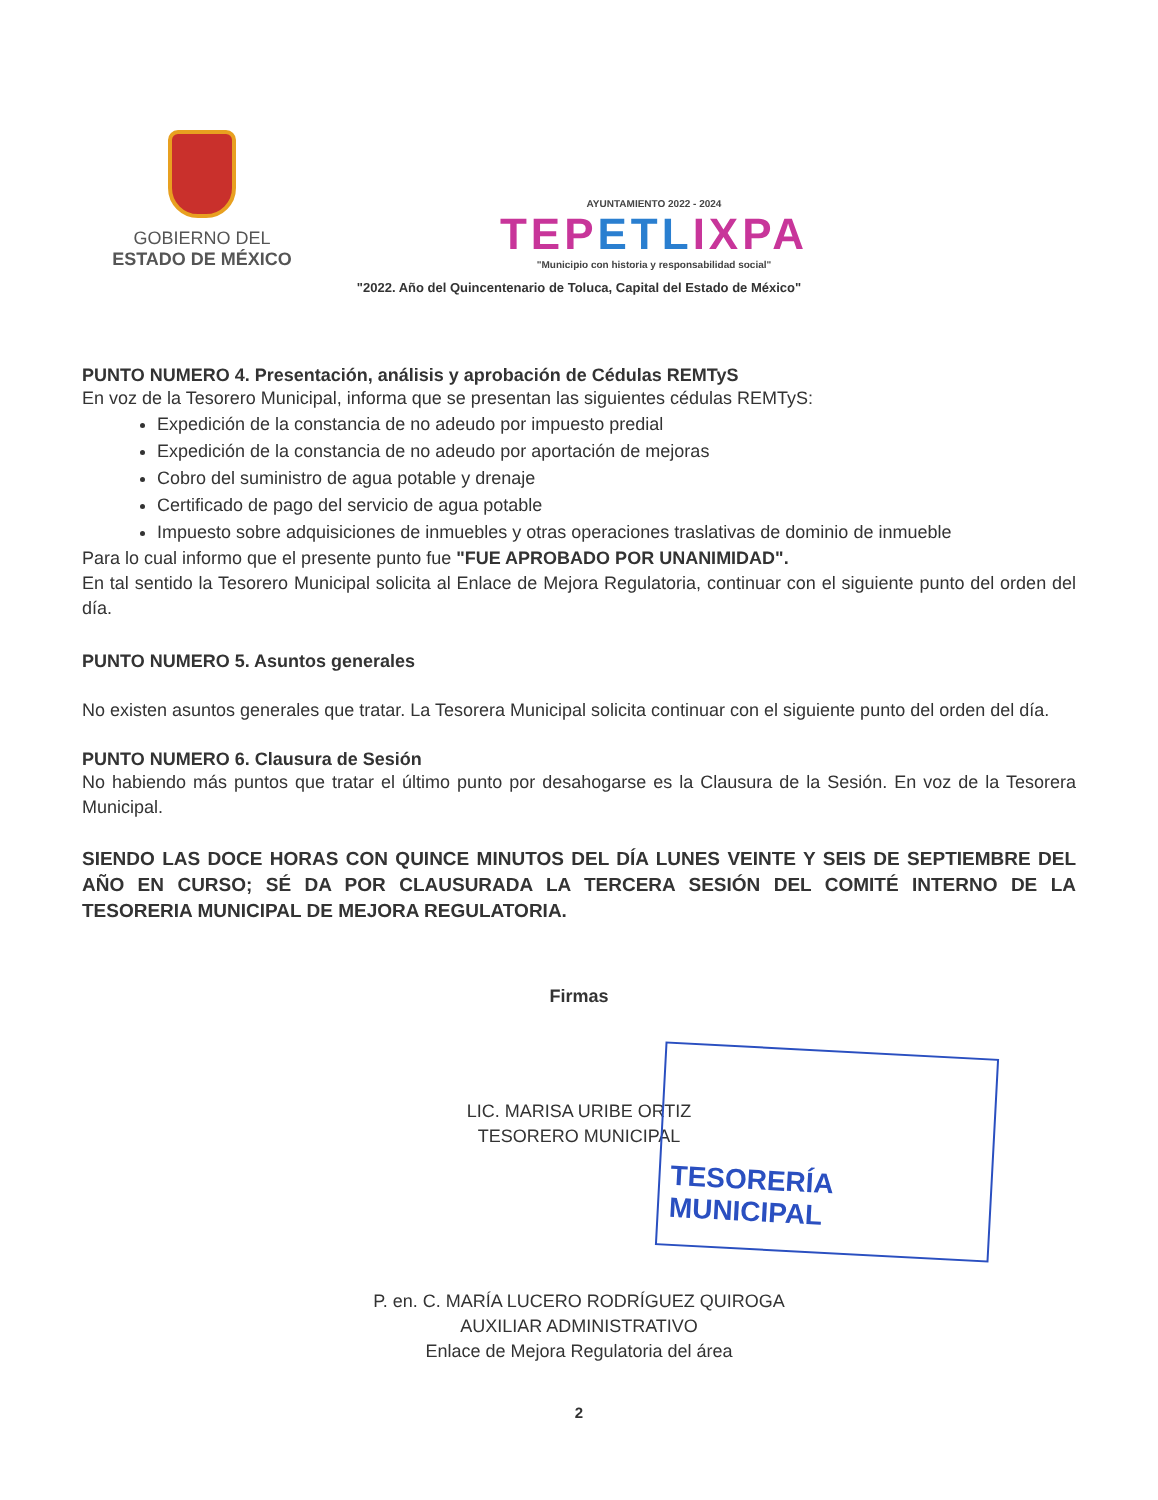GOBIERNO DEL
ESTADO DE MÉXICO
AYUNTAMIENTO 2022 - 2024
TEPETLIXPA
"Municipio con historia y responsabilidad social"
"2022. Año del Quincentenario de Toluca, Capital del Estado de México"
PUNTO NUMERO 4. Presentación, análisis y aprobación de Cédulas REMTyS
En voz de la Tesorero Municipal, informa que se presentan las siguientes cédulas REMTyS:
Expedición de la constancia de no adeudo por impuesto predial
Expedición de la constancia de no adeudo por aportación de mejoras
Cobro del suministro de agua potable y drenaje
Certificado de pago del servicio de agua potable
Impuesto sobre adquisiciones de inmuebles y otras operaciones traslativas de dominio de inmueble
Para lo cual informo que el presente punto fue "FUE APROBADO POR UNANIMIDAD".
En tal sentido la Tesorero Municipal solicita al Enlace de Mejora Regulatoria, continuar con el siguiente punto del orden del día.
PUNTO NUMERO 5. Asuntos generales
No existen asuntos generales que tratar. La Tesorera Municipal solicita continuar con el siguiente punto del orden del día.
PUNTO NUMERO 6. Clausura de Sesión
No habiendo más puntos que tratar el último punto por desahogarse es la Clausura de la Sesión. En voz de la Tesorera Municipal.
SIENDO LAS DOCE HORAS CON QUINCE MINUTOS DEL DÍA LUNES VEINTE Y SEIS DE SEPTIEMBRE DEL AÑO EN CURSO; SÉ DA POR CLAUSURADA LA TERCERA SESIÓN DEL COMITÉ INTERNO DE LA TESORERIA MUNICIPAL DE MEJORA REGULATORIA.
Firmas
LIC. MARISA URIBE ORTIZ
TESORERO MUNICIPAL
P. en. C. MARÍA LUCERO RODRÍGUEZ QUIROGA
AUXILIAR ADMINISTRATIVO
Enlace de Mejora Regulatoria del área
2
TESORERÍA MUNICIPAL